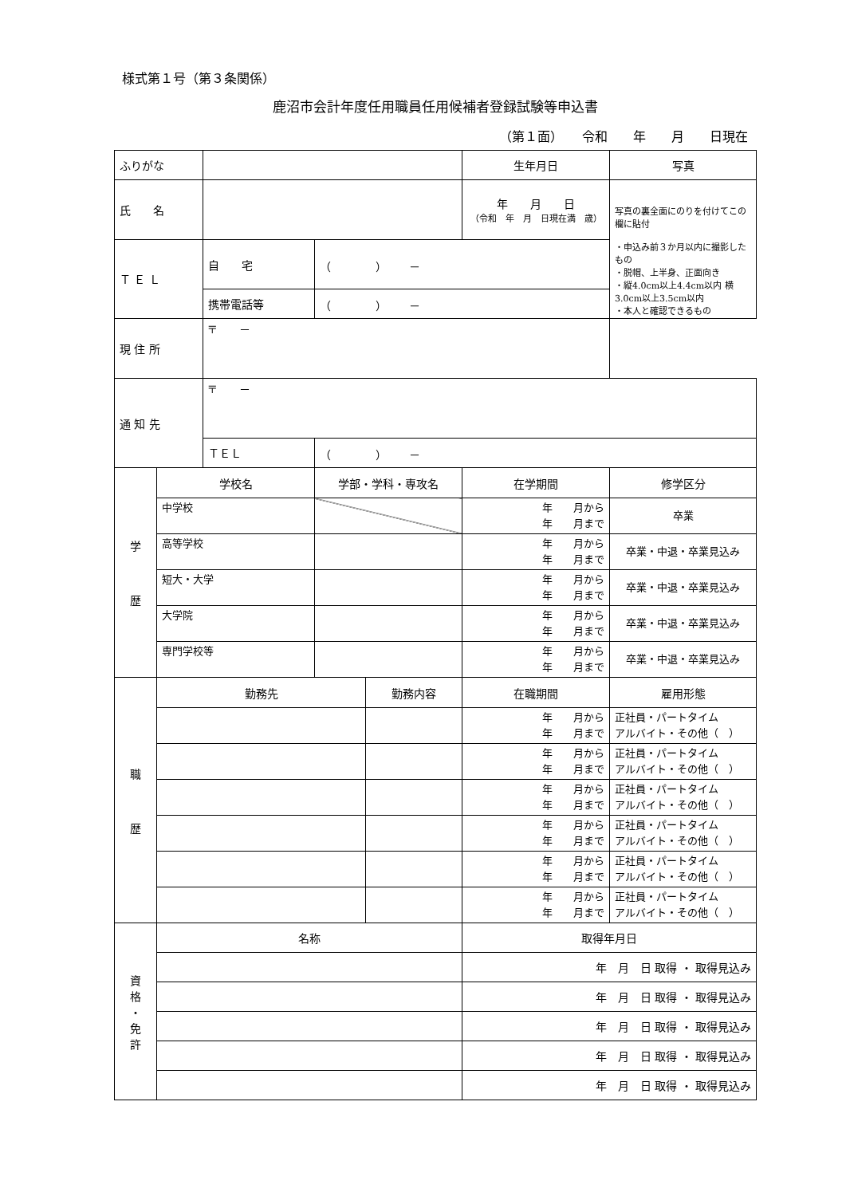様式第１号（第３条関係）
鹿沼市会計年度任用職員任用候補者登録試験等申込書
（第１面）　　令和　　年　　月　　日現在
| ふりがな | | | | | 生年月日 | 写真 |
| 氏 名 | | | | | 年 月 日 （令和 年 月 日現在満 歳） | 写真の裏全面にのりを付けてこの欄に貼付 ・申込み前３か月以内に撮影したもの ・脱帽、上半身、正面向き ・縦4.0cm以上4.4cm以内 横3.0cm以上3.5cm以内 ・本人と確認できるもの |
| Ｔ Ｅ Ｌ | | 自 宅 | （ ） － | | | |
| | | 携帯電話等 | （ ） － | | | |
| 現 住 所 | | 〒 － | | | | |
| 通 知 先 | | 〒 － | | | | |
| | | ＴＥＬ | （ ） － | | | |
| 学 歴 | 学校名 | | 学部・学科・専攻名 | | 在学期間 | 修学区分 |
| | 中学校 | | | | 年 月から 年 月まで | 卒業 |
| | 高等学校 | | | | 年 月から 年 月まで | 卒業・中退・卒業見込み |
| | 短大・大学 | | | | 年 月から 年 月まで | 卒業・中退・卒業見込み |
| | 大学院 | | | | 年 月から 年 月まで | 卒業・中退・卒業見込み |
| | 専門学校等 | | | | 年 月から 年 月まで | 卒業・中退・卒業見込み |
| 職 歴 | 勤務先 | | | 勤務内容 | 在職期間 | 雇用形態 |
| | | | | | 年 月から 年 月まで | 正社員・パートタイム アルバイト・その他（ ） |
| | | | | | 年 月から 年 月まで | 正社員・パートタイム アルバイト・その他（ ） |
| | | | | | 年 月から 年 月まで | 正社員・パートタイム アルバイト・その他（ ） |
| | | | | | 年 月から 年 月まで | 正社員・パートタイム アルバイト・その他（ ） |
| | | | | | 年 月から 年 月まで | 正社員・パートタイム アルバイト・その他（ ） |
| | | | | | 年 月から 年 月まで | 正社員・パートタイム アルバイト・その他（ ） |
| 資 格 ・ 免 許 | 名称 | | | | 取得年月日 | |
| | | | | | 年 月 日 取得 ・ 取得見込み | |
| | | | | | 年 月 日 取得 ・ 取得見込み | |
| | | | | | 年 月 日 取得 ・ 取得見込み | |
| | | | | | 年 月 日 取得 ・ 取得見込み | |
| | | | | | 年 月 日 取得 ・ 取得見込み | |